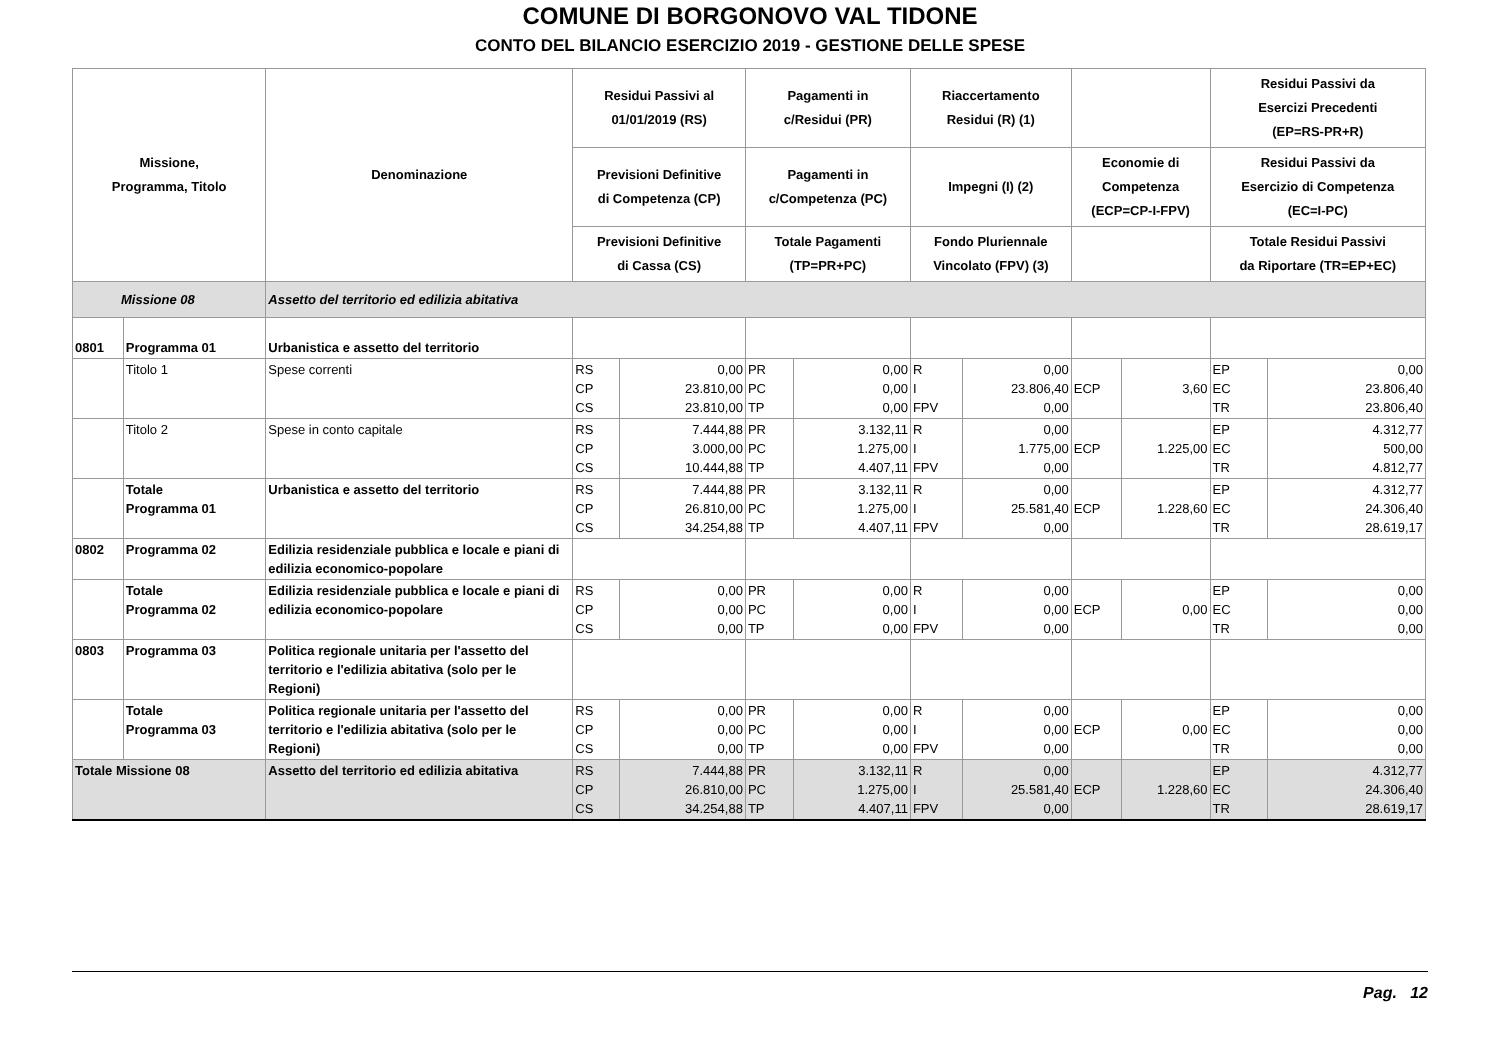COMUNE DI BORGONOVO VAL TIDONE
CONTO DEL BILANCIO ESERCIZIO 2019 - GESTIONE DELLE SPESE
| Missione, Programma, Titolo | | Denominazione | Residui Passivi al 01/01/2019 (RS) | | Pagamenti in c/Residui (PR) | | Riaccertamento Residui (R) (1) | | | | Residui Passivi da Esercizi Precedenti (EP=RS-PR+R) | |
| --- | --- | --- | --- | --- | --- | --- | --- | --- | --- | --- | --- | --- |
| | | | Previsioni Definitive di Competenza (CP) | | Pagamenti in c/Competenza (PC) | | Impegni (I) (2) | | Economie di Competenza (ECP=CP-I-FPV) | | Residui Passivi da Esercizio di Competenza (EC=I-PC) | |
| | | | Previsioni Definitive di Cassa (CS) | | Totale Pagamenti (TP=PR+PC) | | Fondo Pluriennale Vincolato (FPV) (3) | | | | Totale Residui Passivi da Riportare (TR=EP+EC) | |
| Missione 08 | | Assetto del territorio ed edilizia abitativa | | | | | | | | | | |
| 0801 | Programma 01 | Urbanistica e assetto del territorio | | | | | | | | | | |
| | Titolo 1 | Spese correnti | RS CP CS | 0,00 23.810,00 23.810,00 | PR PC TP | 0,00 0,00 0,00 | R I FPV | 0,00 23.806,40 0,00 | ECP | 3,60 | EP EC TR | 0,00 23.806,40 23.806,40 |
| | Titolo 2 | Spese in conto capitale | RS CP CS | 7.444,88 3.000,00 10.444,88 | PR PC TP | 3.132,11 1.275,00 4.407,11 | R I FPV | 0,00 1.775,00 0,00 | ECP | 1.225,00 | EP EC TR | 4.312,77 500,00 4.812,77 |
| | Totale Programma 01 | Urbanistica e assetto del territorio | RS CP CS | 7.444,88 26.810,00 34.254,88 | PR PC TP | 3.132,11 1.275,00 4.407,11 | R I FPV | 0,00 25.581,40 0,00 | ECP | 1.228,60 | EP EC TR | 4.312,77 24.306,40 28.619,17 |
| 0802 | Programma 02 | Edilizia residenziale pubblica e locale e piani di edilizia economico-popolare | | | | | | | | | | |
| | Totale Programma 02 | Edilizia residenziale pubblica e locale e piani di edilizia economico-popolare | RS CP CS | 0,00 0,00 0,00 | PR PC TP | 0,00 0,00 0,00 | R I FPV | 0,00 0,00 0,00 | ECP | 0,00 | EP EC TR | 0,00 0,00 0,00 |
| 0803 | Programma 03 | Politica regionale unitaria per l'assetto del territorio e l'edilizia abitativa (solo per le Regioni) | | | | | | | | | | |
| | Totale Programma 03 | Politica regionale unitaria per l'assetto del territorio e l'edilizia abitativa (solo per le Regioni) | RS CP CS | 0,00 0,00 0,00 | PR PC TP | 0,00 0,00 0,00 | R I FPV | 0,00 0,00 0,00 | ECP | 0,00 | EP EC TR | 0,00 0,00 0,00 |
| Totale Missione 08 | | Assetto del territorio ed edilizia abitativa | RS CP CS | 7.444,88 26.810,00 34.254,88 | PR PC TP | 3.132,11 1.275,00 4.407,11 | R I FPV | 0,00 25.581,40 0,00 | ECP | 1.228,60 | EP EC TR | 4.312,77 24.306,40 28.619,17 |
Pag. 12